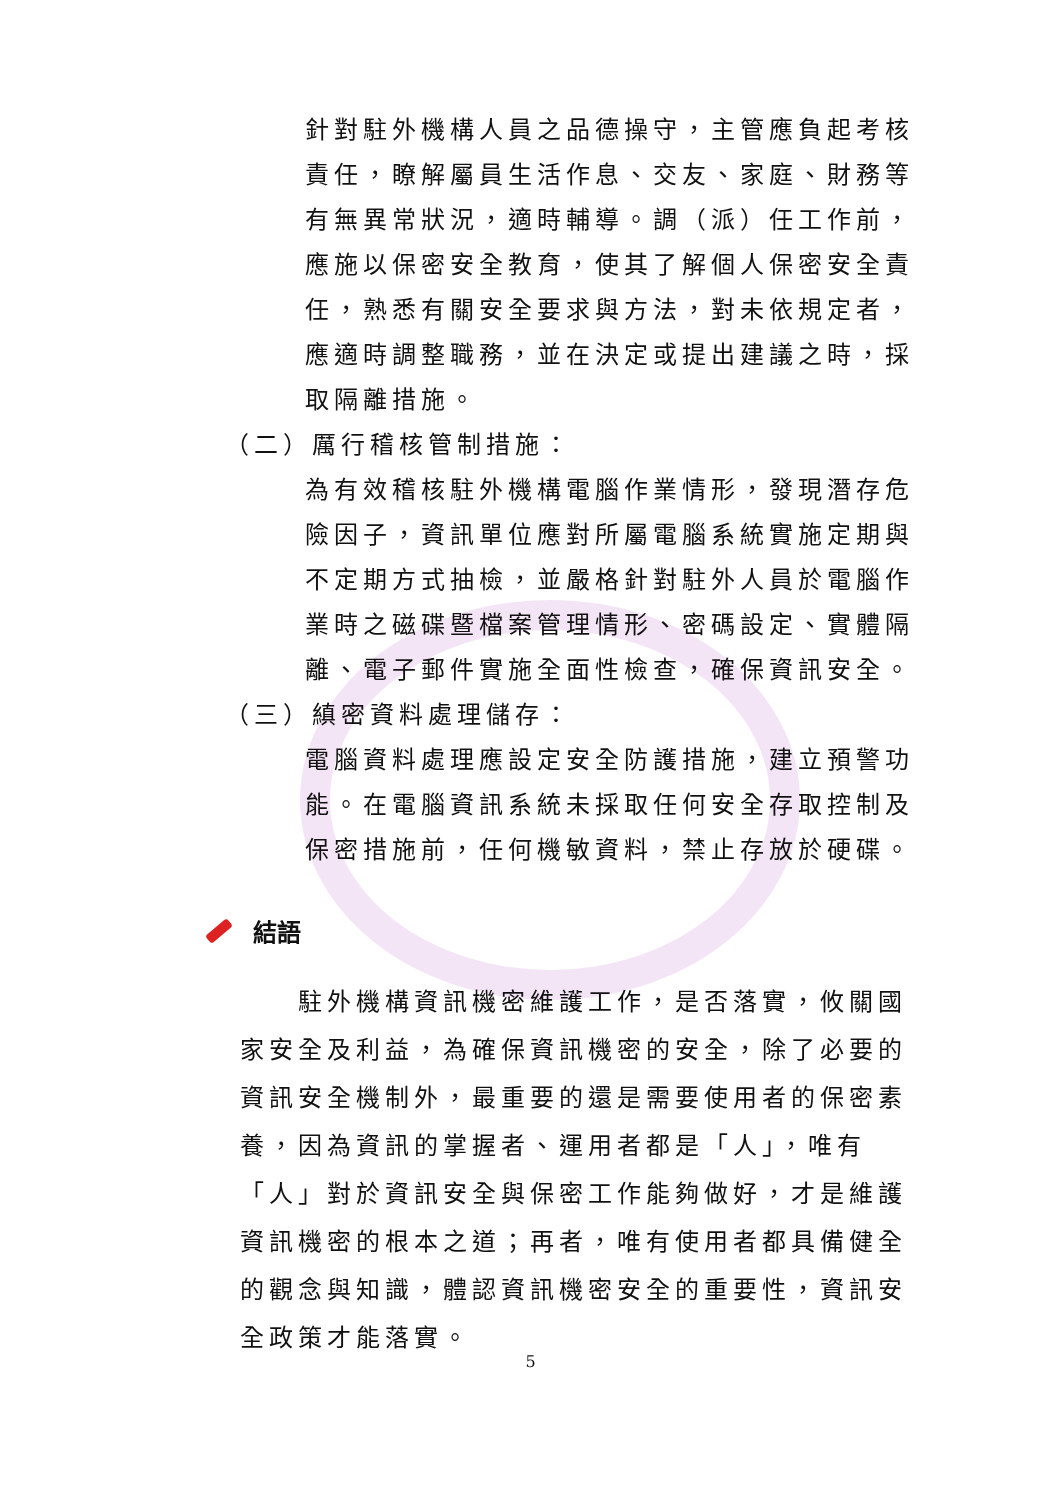針對駐外機構人員之品德操守，主管應負起考核責任，瞭解屬員生活作息、交友、家庭、財務等有無異常狀況，適時輔導。調（派）任工作前，應施以保密安全教育，使其了解個人保密安全責任，熟悉有關安全要求與方法，對未依規定者，應適時調整職務，並在決定或提出建議之時，採取隔離措施。
（二）厲行稽核管制措施：
為有效稽核駐外機構電腦作業情形，發現潛存危險因子，資訊單位應對所屬電腦系統實施定期與不定期方式抽檢，並嚴格針對駐外人員於電腦作業時之磁碟暨檔案管理情形、密碼設定、實體隔離、電子郵件實施全面性檢查，確保資訊安全。
（三）縝密資料處理儲存：
電腦資料處理應設定安全防護措施，建立預警功能。在電腦資訊系統未採取任何安全存取控制及保密措施前，任何機敏資料，禁止存放於硬碟。
結語
　　駐外機構資訊機密維護工作，是否落實，攸關國家安全及利益，為確保資訊機密的安全，除了必要的資訊安全機制外，最重要的還是需要使用者的保密素養，因為資訊的掌握者、運用者都是「人」，唯有「人」對於資訊安全與保密工作能夠做好，才是維護資訊機密的根本之道；再者，唯有使用者都具備健全的觀念與知識，體認資訊機密安全的重要性，資訊安全政策才能落實。
5